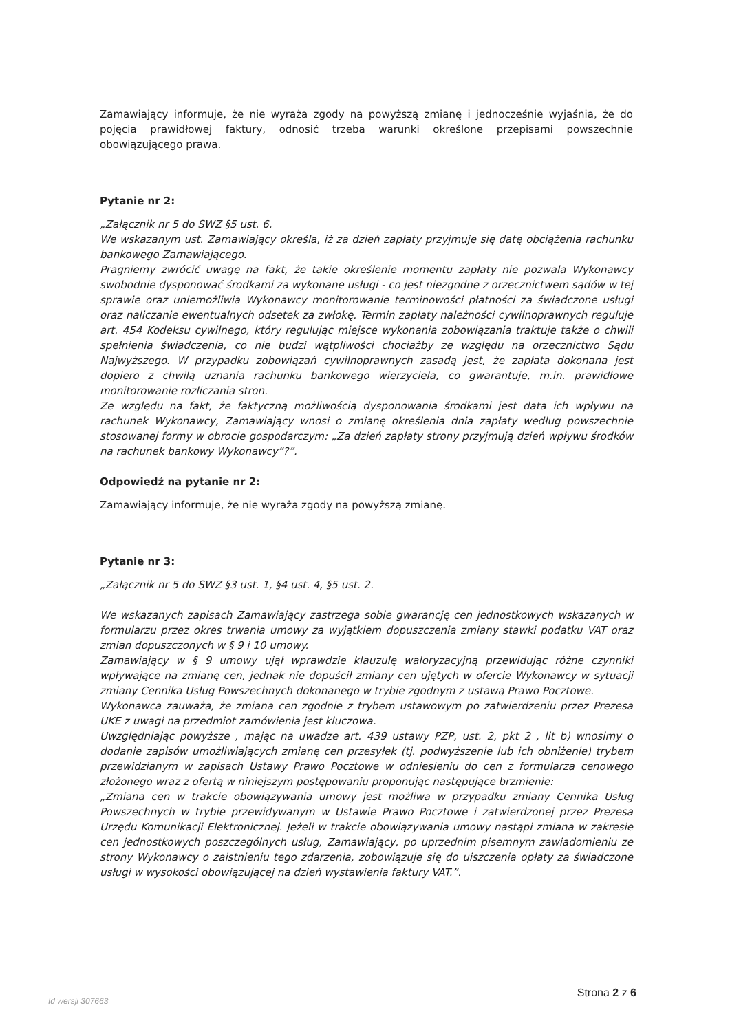Zamawiający informuje, że nie wyraża zgody na powyższą zmianę i jednocześnie wyjaśnia, że do pojęcia prawidłowej faktury, odnosić trzeba warunki określone przepisami powszechnie obowiązującego prawa.
Pytanie nr 2:
„Załącznik nr 5 do SWZ §5 ust. 6.
We wskazanym ust. Zamawiający określa, iż za dzień zapłaty przyjmuje się datę obciążenia rachunku bankowego Zamawiającego.
Pragniemy zwrócić uwagę na fakt, że takie określenie momentu zapłaty nie pozwala Wykonawcy swobodnie dysponować środkami za wykonane usługi - co jest niezgodne z orzecznictwem sądów w tej sprawie oraz uniemożliwia Wykonawcy monitorowanie terminowości płatności za świadczone usługi oraz naliczanie ewentualnych odsetek za zwłokę. Termin zapłaty należności cywilnoprawnych reguluje art. 454 Kodeksu cywilnego, który regulując miejsce wykonania zobowiązania traktuje także o chwili spełnienia świadczenia, co nie budzi wątpliwości chociażby ze względu na orzecznictwo Sądu Najwyższego. W przypadku zobowiązań cywilnoprawnych zasadą jest, że zapłata dokonana jest dopiero z chwilą uznania rachunku bankowego wierzyciela, co gwarantuje, m.in. prawidłowe monitorowanie rozliczania stron.
Ze względu na fakt, że faktyczną możliwością dysponowania środkami jest data ich wpływu na rachunek Wykonawcy, Zamawiający wnosi o zmianę określenia dnia zapłaty według powszechnie stosowanej formy w obrocie gospodarczym: „Za dzień zapłaty strony przyjmują dzień wpływu środków na rachunek bankowy Wykonawcy”?”.
Odpowiedź na pytanie nr 2:
Zamawiający informuje, że nie wyraża zgody na powyższą zmianę.
Pytanie nr 3:
„Załącznik nr 5 do SWZ §3 ust. 1, §4 ust. 4, §5 ust. 2.
We wskazanych zapisach Zamawiający zastrzega sobie gwarancję cen jednostkowych wskazanych w formularzu przez okres trwania umowy za wyjątkiem dopuszczenia zmiany stawki podatku VAT oraz zmian dopuszczonych w § 9 i 10 umowy.
Zamawiający w § 9 umowy ujął wprawdzie klauzulę waloryzacyjną przewidując różne czynniki wpływające na zmianę cen, jednak nie dopuścił zmiany cen ujętych w ofercie Wykonawcy w sytuacji zmiany Cennika Usług Powszechnych dokonanego w trybie zgodnym z ustawą Prawo Pocztowe.
Wykonawca zauważa, że zmiana cen zgodnie z trybem ustawowym po zatwierdzeniu przez Prezesa UKE z uwagi na przedmiot zamówienia jest kluczowa.
Uwzględniając powyższe , mając na uwadze art. 439 ustawy PZP, ust. 2, pkt 2 , lit b) wnosimy o dodanie zapisów umożliwiających zmianę cen przesyłek (tj. podwyższenie lub ich obniżenie) trybem przewidzianym w zapisach Ustawy Prawo Pocztowe w odniesieniu do cen z formularza cenowego złożonego wraz z ofertą w niniejszym postępowaniu proponując następujące brzmienie:
„Zmiana cen w trakcie obowiązywania umowy jest możliwa w przypadku zmiany Cennika Usług Powszechnych w trybie przewidywanym w Ustawie Prawo Pocztowe i zatwierdzonej przez Prezesa Urzędu Komunikacji Elektronicznej. Jeżeli w trakcie obowiązywania umowy nastąpi zmiana w zakresie cen jednostkowych poszczególnych usług, Zamawiający, po uprzednim pisemnym zawiadomieniu ze strony Wykonawcy o zaistnieniu tego zdarzenia, zobowiązuje się do uiszczenia opłaty za świadczone usługi w wysokości obowiązującej na dzień wystawienia faktury VAT.”.
Id wersji 307663
Strona 2 z 6